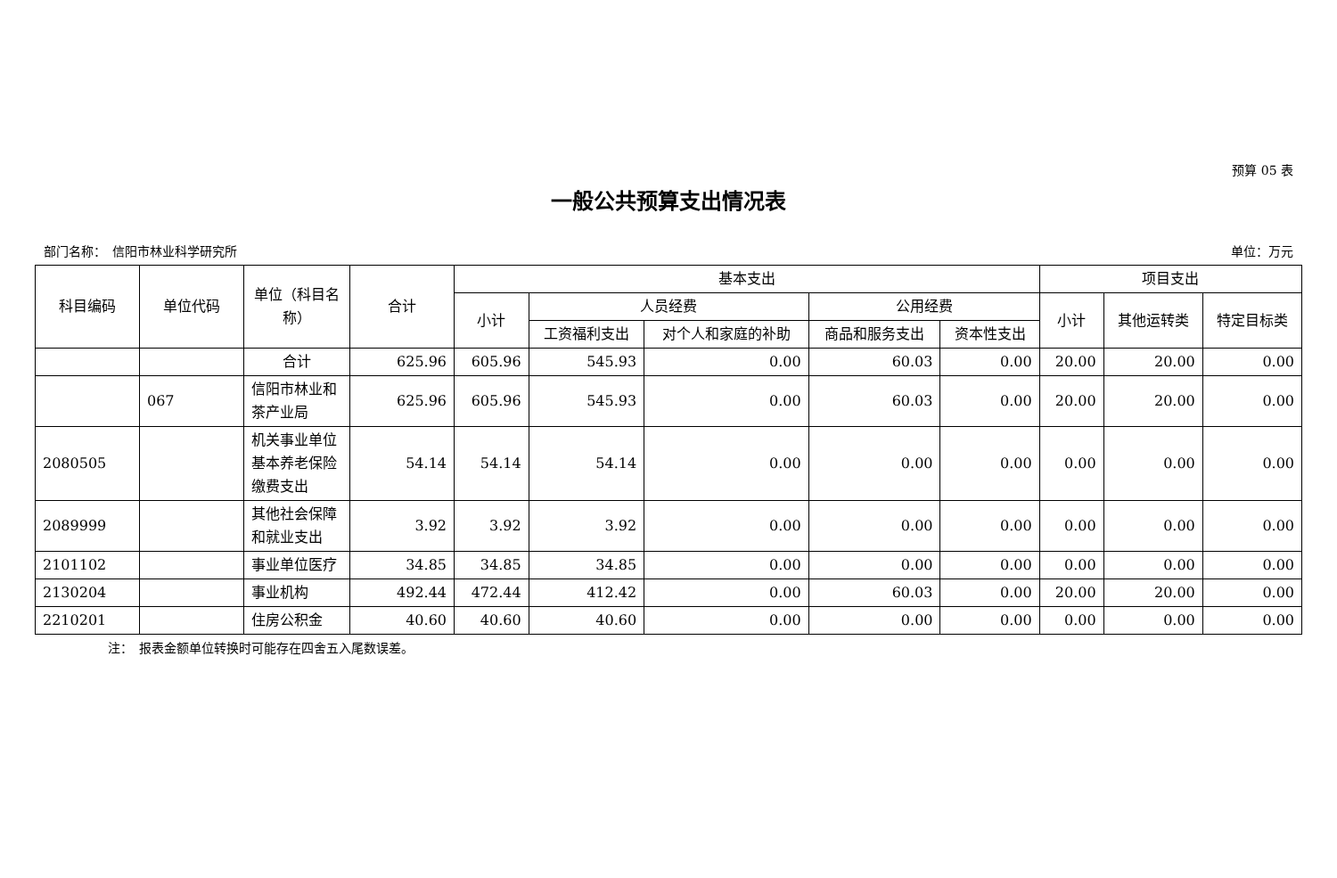预算 05 表
一般公共预算支出情况表
部门名称：　信阳市林业科学研究所 单位：万元
| 科目编码 | 单位代码 | 单位（科目名称） | 合计 | 基本支出 | | | | | 项目支出 | | |
| --- | --- | --- | --- | --- | --- | --- | --- | --- | --- | --- | --- |
| | | | | 小计 | 人员经费 | | 公用经费 | | 小计 | 其他运转类 | 特定目标类 |
| | | | | | 工资福利支出 | 对个人和家庭的补助 | 商品和服务支出 | 资本性支出 | | | |
| | | 合计 | 625.96 | 605.96 | 545.93 | 0.00 | 60.03 | 0.00 | 20.00 | 20.00 | 0.00 |
| | 067 | 信阳市林业和茶产业局 | 625.96 | 605.96 | 545.93 | 0.00 | 60.03 | 0.00 | 20.00 | 20.00 | 0.00 |
| 2080505 | | 机关事业单位基本养老保险缴费支出 | 54.14 | 54.14 | 54.14 | 0.00 | 0.00 | 0.00 | 0.00 | 0.00 | 0.00 |
| 2089999 | | 其他社会保障和就业支出 | 3.92 | 3.92 | 3.92 | 0.00 | 0.00 | 0.00 | 0.00 | 0.00 | 0.00 |
| 2101102 | | 事业单位医疗 | 34.85 | 34.85 | 34.85 | 0.00 | 0.00 | 0.00 | 0.00 | 0.00 | 0.00 |
| 2130204 | | 事业机构 | 492.44 | 472.44 | 412.42 | 0.00 | 60.03 | 0.00 | 20.00 | 20.00 | 0.00 |
| 2210201 | | 住房公积金 | 40.60 | 40.60 | 40.60 | 0.00 | 0.00 | 0.00 | 0.00 | 0.00 | 0.00 |
注：　报表金额单位转换时可能存在四舍五入尾数误差。